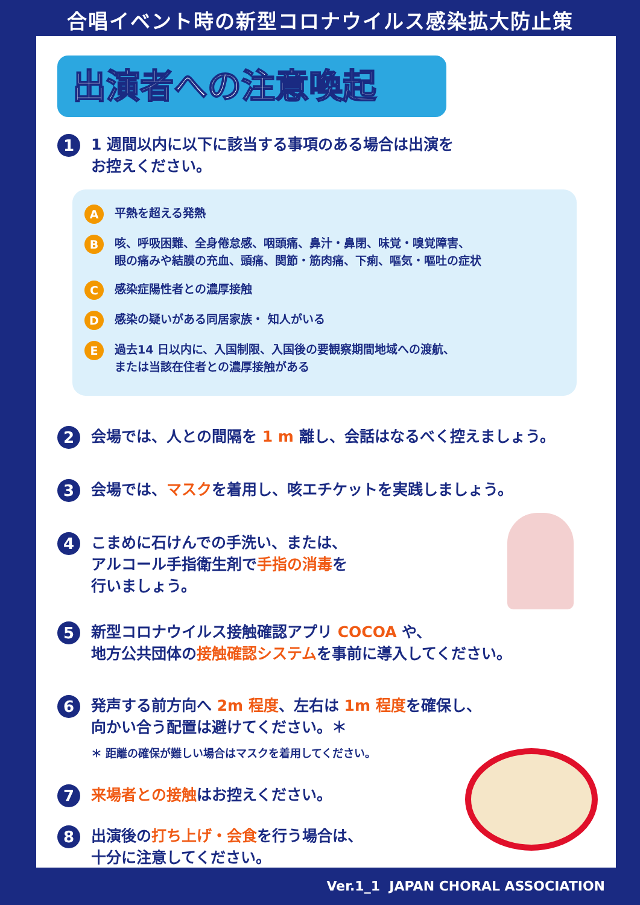合唱イベント時の新型コロナウイルス感染拡大防止策
出演者への注意喚起
1
1 週間以内に以下に該当する事項のある場合は出演を
お控えください。
A
平熱を超える発熱
B
咳、呼吸困難、全身倦怠感、咽頭痛、鼻汁・鼻閉、味覚・嗅覚障害、
眼の痛みや結膜の充血、頭痛、関節・筋肉痛、下痢、嘔気・嘔吐の症状
C
感染症陽性者との濃厚接触
D
感染の疑いがある同居家族・ 知人がいる
E
過去14 日以内に、入国制限、入国後の要観察期間地域への渡航、
または当該在住者との濃厚接触がある
2
会場では、人との間隔を 1 m 離し、会話はなるべく控えましょう。
3
会場では、マスクを着用し、咳エチケットを実践しましょう。
4
こまめに石けんでの手洗い、または、
アルコール手指衛生剤で手指の消毒を
行いましょう。
5
新型コロナウイルス接触確認アプリ COCOA や、
地方公共団体の接触確認システムを事前に導入してください。
6
発声する前方向へ 2m 程度、左右は 1m 程度を確保し、
向かい合う配置は避けてください。＊
＊ 距離の確保が難しい場合はマスクを着用してください。
7
来場者との接触はお控えください。
8
出演後の打ち上げ・会食を行う場合は、
十分に注意してください。
Ver.1_1 JAPAN CHORAL ASSOCIATION